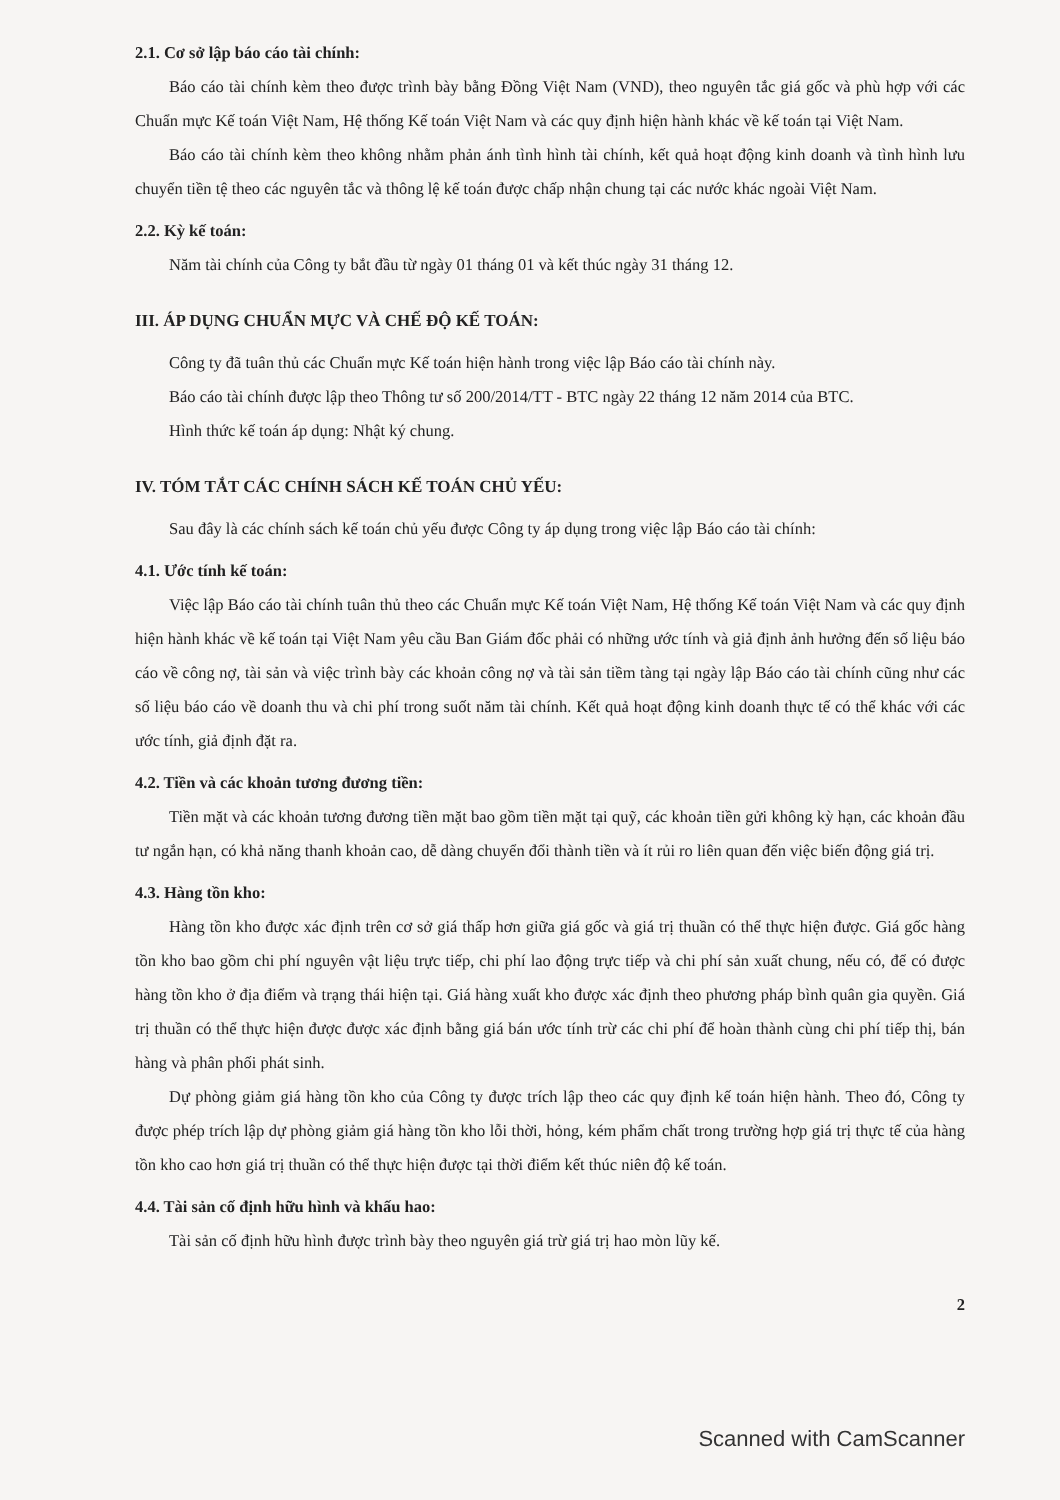2.1. Cơ sở lập báo cáo tài chính:
Báo cáo tài chính kèm theo được trình bày bằng Đồng Việt Nam (VND), theo nguyên tắc giá gốc và phù hợp với các Chuẩn mực Kế toán Việt Nam, Hệ thống Kế toán Việt Nam và các quy định hiện hành khác về kế toán tại Việt Nam.
Báo cáo tài chính kèm theo không nhằm phản ánh tình hình tài chính, kết quả hoạt động kinh doanh và tình hình lưu chuyển tiền tệ theo các nguyên tắc và thông lệ kế toán được chấp nhận chung tại các nước khác ngoài Việt Nam.
2.2. Kỳ kế toán:
Năm tài chính của Công ty bắt đầu từ ngày 01 tháng 01 và kết thúc ngày 31 tháng 12.
III. ÁP DỤNG CHUẨN MỰC VÀ CHẾ ĐỘ KẾ TOÁN:
Công ty đã tuân thủ các Chuẩn mực Kế toán hiện hành trong việc lập Báo cáo tài chính này.
Báo cáo tài chính được lập theo Thông tư số 200/2014/TT - BTC ngày 22 tháng 12 năm 2014 của BTC.
Hình thức kế toán áp dụng: Nhật ký chung.
IV. TÓM TẮT CÁC CHÍNH SÁCH KẾ TOÁN CHỦ YẾU:
Sau đây là các chính sách kế toán chủ yếu được Công ty áp dụng trong việc lập Báo cáo tài chính:
4.1. Ước tính kế toán:
Việc lập Báo cáo tài chính tuân thủ theo các Chuẩn mực Kế toán Việt Nam, Hệ thống Kế toán Việt Nam và các quy định hiện hành khác về kế toán tại Việt Nam yêu cầu Ban Giám đốc phải có những ước tính và giả định ảnh hưởng đến số liệu báo cáo về công nợ, tài sản và việc trình bày các khoản công nợ và tài sản tiềm tàng tại ngày lập Báo cáo tài chính cũng như các số liệu báo cáo về doanh thu và chi phí trong suốt năm tài chính. Kết quả hoạt động kinh doanh thực tế có thể khác với các ước tính, giả định đặt ra.
4.2. Tiền và các khoản tương đương tiền:
Tiền mặt và các khoản tương đương tiền mặt bao gồm tiền mặt tại quỹ, các khoản tiền gửi không kỳ hạn, các khoản đầu tư ngắn hạn, có khả năng thanh khoản cao, dễ dàng chuyển đổi thành tiền và ít rủi ro liên quan đến việc biến động giá trị.
4.3. Hàng tồn kho:
Hàng tồn kho được xác định trên cơ sở giá thấp hơn giữa giá gốc và giá trị thuần có thể thực hiện được. Giá gốc hàng tồn kho bao gồm chi phí nguyên vật liệu trực tiếp, chi phí lao động trực tiếp và chi phí sản xuất chung, nếu có, để có được hàng tồn kho ở địa điểm và trạng thái hiện tại. Giá hàng xuất kho được xác định theo phương pháp bình quân gia quyền. Giá trị thuần có thể thực hiện được được xác định bằng giá bán ước tính trừ các chi phí để hoàn thành cùng chi phí tiếp thị, bán hàng và phân phối phát sinh.
Dự phòng giảm giá hàng tồn kho của Công ty được trích lập theo các quy định kế toán hiện hành. Theo đó, Công ty được phép trích lập dự phòng giảm giá hàng tồn kho lỗi thời, hỏng, kém phẩm chất trong trường hợp giá trị thực tế của hàng tồn kho cao hơn giá trị thuần có thể thực hiện được tại thời điểm kết thúc niên độ kế toán.
4.4. Tài sản cố định hữu hình và khấu hao:
Tài sản cố định hữu hình được trình bày theo nguyên giá trừ giá trị hao mòn lũy kế.
2
Scanned with CamScanner